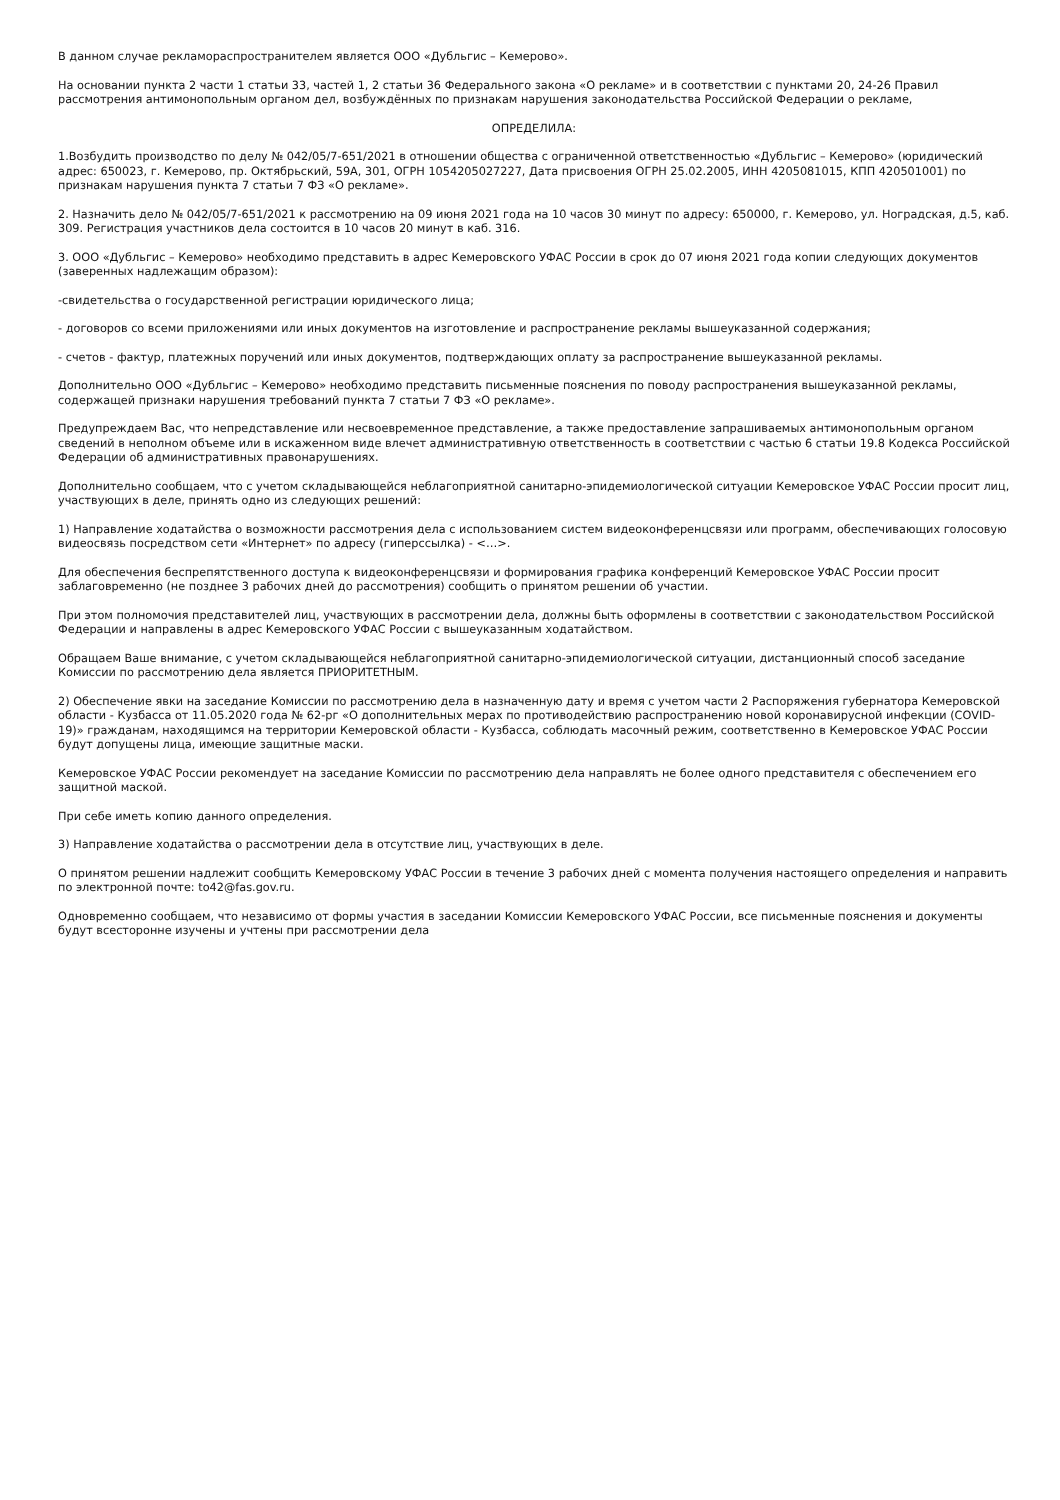В данном случае рекламораспространителем является ООО «Дубльгис – Кемерово».
На основании пункта 2 части 1 статьи 33, частей 1, 2 статьи 36 Федерального закона «О рекламе» и в соответствии с пунктами 20, 24-26 Правил рассмотрения антимонопольным органом дел, возбуждённых по признакам нарушения законодательства Российской Федерации о рекламе,
ОПРЕДЕЛИЛА:
1.Возбудить производство по делу № 042/05/7-651/2021 в отношении общества с ограниченной ответственностью «Дубльгис – Кемерово» (юридический адрес: 650023, г. Кемерово, пр. Октябрьский, 59А, 301, ОГРН 1054205027227, Дата присвоения ОГРН 25.02.2005, ИНН 4205081015, КПП 420501001) по признакам нарушения пункта 7 статьи 7 ФЗ «О рекламе».
2. Назначить дело № 042/05/7-651/2021 к рассмотрению на 09 июня 2021 года на 10 часов 30 минут по адресу: 650000, г. Кемерово, ул. Ноградская, д.5, каб. 309. Регистрация участников дела состоится в 10 часов 20 минут в каб. 316.
3. ООО «Дубльгис – Кемерово» необходимо представить в адрес Кемеровского УФАС России в срок до 07 июня 2021 года копии следующих документов (заверенных надлежащим образом):
-свидетельства о государственной регистрации юридического лица;
- договоров со всеми приложениями или иных документов на изготовление и распространение рекламы вышеуказанной содержания;
- счетов - фактур, платежных поручений или иных документов, подтверждающих оплату за распространение вышеуказанной рекламы.
Дополнительно ООО «Дубльгис – Кемерово» необходимо представить письменные пояснения по поводу распространения вышеуказанной рекламы, содержащей признаки нарушения требований пункта 7 статьи 7 ФЗ «О рекламе».
Предупреждаем Вас, что непредставление или несвоевременное представление, а также предоставление запрашиваемых антимонопольным органом сведений в неполном объеме или в искаженном виде влечет административную ответственность в соответствии с частью 6 статьи 19.8 Кодекса Российской Федерации об административных правонарушениях.
Дополнительно сообщаем, что с учетом складывающейся неблагоприятной санитарно-эпидемиологической ситуации Кемеровское УФАС России просит лиц, участвующих в деле, принять одно из следующих решений:
1) Направление ходатайства о возможности рассмотрения дела с использованием систем видеоконференцсвязи или программ, обеспечивающих голосовую видеосвязь посредством сети «Интернет» по адресу (гиперссылка) - <…>.
Для обеспечения беспрепятственного доступа к видеоконференцсвязи и формирования графика конференций Кемеровское УФАС России просит заблаговременно (не позднее 3 рабочих дней до рассмотрения) сообщить о принятом решении об участии.
При этом полномочия представителей лиц, участвующих в рассмотрении дела, должны быть оформлены в соответствии с законодательством Российской Федерации и направлены в адрес Кемеровского УФАС России с вышеуказанным ходатайством.
Обращаем Ваше внимание, с учетом складывающейся неблагоприятной санитарно-эпидемиологической ситуации, дистанционный способ заседание Комиссии по рассмотрению дела является ПРИОРИТЕТНЫМ.
2) Обеспечение явки на заседание Комиссии по рассмотрению дела в назначенную дату и время с учетом части 2 Распоряжения губернатора Кемеровской области - Кузбасса от 11.05.2020 года № 62-рг «О дополнительных мерах по противодействию распространению новой коронавирусной инфекции (COVID-19)» гражданам, находящимся на территории Кемеровской области - Кузбасса, соблюдать масочный режим, соответственно в Кемеровское УФАС России будут допущены лица, имеющие защитные маски.
Кемеровское УФАС России рекомендует на заседание Комиссии по рассмотрению дела направлять не более одного представителя с обеспечением его защитной маской.
При себе иметь копию данного определения.
3) Направление ходатайства о рассмотрении дела в отсутствие лиц, участвующих в деле.
О принятом решении надлежит сообщить Кемеровскому УФАС России в течение 3 рабочих дней с момента получения настоящего определения и направить по электронной почте: to42@fas.gov.ru.
Одновременно сообщаем, что независимо от формы участия в заседании Комиссии Кемеровского УФАС России, все письменные пояснения и документы будут всесторонне изучены и учтены при рассмотрении дела